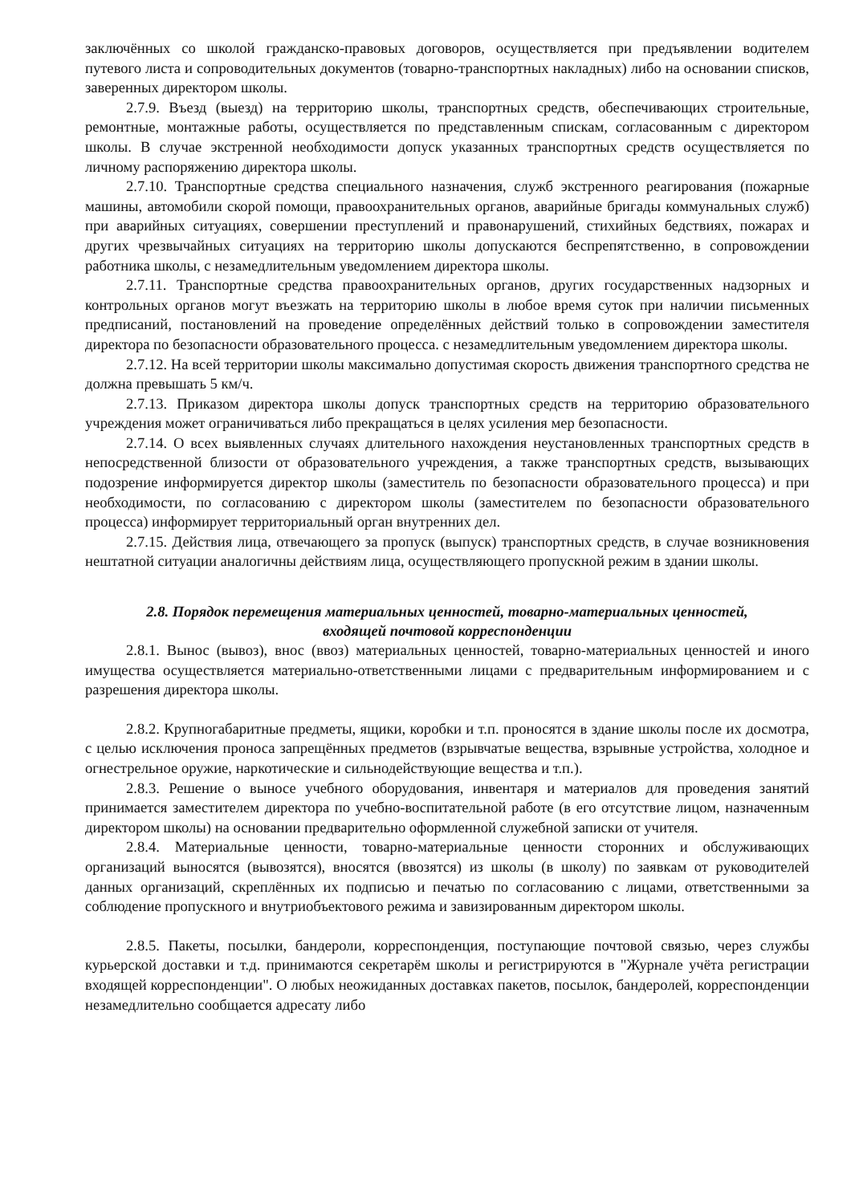заключённых со школой гражданско-правовых договоров, осуществляется при предъявлении водителем путевого листа и сопроводительных документов (товарно-транспортных накладных) либо на основании списков, заверенных директором школы.
2.7.9. Въезд (выезд) на территорию школы, транспортных средств, обеспечивающих строительные, ремонтные, монтажные работы, осуществляется по представленным спискам, согласованным с директором школы. В случае экстренной необходимости допуск указанных транспортных средств осуществляется по личному распоряжению директора школы.
2.7.10. Транспортные средства специального назначения, служб экстренного реагирования (пожарные машины, автомобили скорой помощи, правоохранительных органов, аварийные бригады коммунальных служб) при аварийных ситуациях, совершении преступлений и правонарушений, стихийных бедствиях, пожарах и других чрезвычайных ситуациях на территорию школы допускаются беспрепятственно, в сопровождении работника школы, с незамедлительным уведомлением директора школы.
2.7.11. Транспортные средства правоохранительных органов, других государственных надзорных и контрольных органов могут въезжать на территорию школы в любое время суток при наличии письменных предписаний, постановлений на проведение определённых действий только в сопровождении заместителя директора по безопасности образовательного процесса. с незамедлительным уведомлением директора школы.
2.7.12. На всей территории школы максимально допустимая скорость движения транспортного средства не должна превышать 5 км/ч.
2.7.13. Приказом директора школы допуск транспортных средств на территорию образовательного учреждения может ограничиваться либо прекращаться в целях усиления мер безопасности.
2.7.14. О всех выявленных случаях длительного нахождения неустановленных транспортных средств в непосредственной близости от образовательного учреждения, а также транспортных средств, вызывающих подозрение информируется директор школы (заместитель по безопасности образовательного процесса) и при необходимости, по согласованию с директором школы (заместителем по безопасности образовательного процесса) информирует территориальный орган внутренних дел.
2.7.15. Действия лица, отвечающего за пропуск (выпуск) транспортных средств, в случае возникновения нештатной ситуации аналогичны действиям лица, осуществляющего пропускной режим в здании школы.
2.8. Порядок перемещения материальных ценностей, товарно-материальных ценностей,
входящей почтовой корреспонденции
2.8.1. Вынос (вывоз), внос (ввоз) материальных ценностей, товарно-материальных ценностей и иного имущества осуществляется материально-ответственными лицами с предварительным информированием и с разрешения директора школы.
2.8.2. Крупногабаритные предметы, ящики, коробки и т.п. проносятся в здание школы после их досмотра, с целью исключения проноса запрещённых предметов (взрывчатые вещества, взрывные устройства, холодное и огнестрельное оружие, наркотические и сильнодействующие вещества и т.п.).
2.8.3. Решение о выносе учебного оборудования, инвентаря и материалов для проведения занятий принимается заместителем директора по учебно-воспитательной работе (в его отсутствие лицом, назначенным директором школы) на основании предварительно оформленной служебной записки от учителя.
2.8.4. Материальные ценности, товарно-материальные ценности сторонних и обслуживающих организаций выносятся (вывозятся), вносятся (ввозятся) из школы (в школу) по заявкам от руководителей данных организаций, скреплённых их подписью и печатью по согласованию с лицами, ответственными за соблюдение пропускного и внутриобъектового режима и завизированным директором школы.
2.8.5. Пакеты, посылки, бандероли, корреспонденция, поступающие почтовой связью, через службы курьерской доставки и т.д. принимаются секретарём школы и регистрируются в "Журнале учёта регистрации входящей корреспонденции". О любых неожиданных доставках пакетов, посылок, бандеролей, корреспонденции незамедлительно сообщается адресату либо